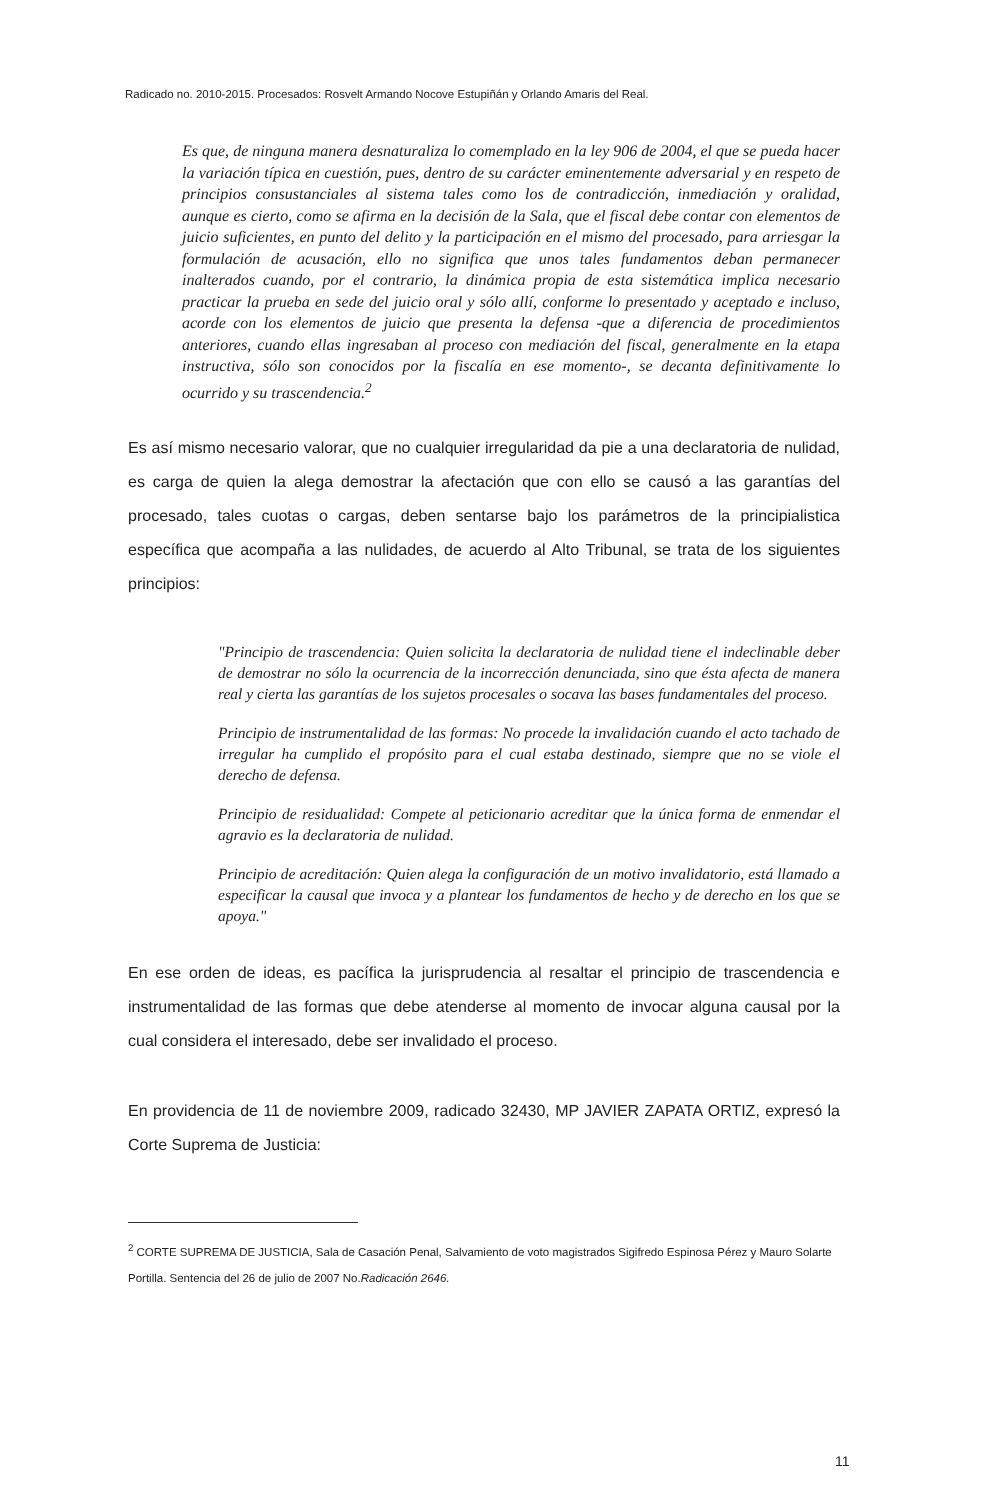Radicado no. 2010-2015. Procesados: Rosvelt Armando Nocove Estupiñán y Orlando Amaris del Real.
Es que, de ninguna manera desnaturaliza lo comemplado en la ley 906 de 2004, el que se pueda hacer la variación típica en cuestión, pues, dentro de su carácter eminentemente adversarial y en respeto de principios consustanciales al sistema tales como los de contradicción, inmediación y oralidad, aunque es cierto, como se afirma en la decisión de la Sala, que el fiscal debe contar con elementos de juicio suficientes, en punto del delito y la participación en el mismo del procesado, para arriesgar la formulación de acusación, ello no significa que unos tales fundamentos deban permanecer inalterados cuando, por el contrario, la dinámica propia de esta sistemática implica necesario practicar la prueba en sede del juicio oral y sólo allí, conforme lo presentado y aceptado e incluso, acorde con los elementos de juicio que presenta la defensa -que a diferencia de procedimientos anteriores, cuando ellas ingresaban al proceso con mediación del fiscal, generalmente en la etapa instructiva, sólo son conocidos por la fiscalía en ese momento-, se decanta definitivamente lo ocurrido y su trascendencia.<sup>2</sup>
Es así mismo necesario valorar, que no cualquier irregularidad da pie a una declaratoria de nulidad, es carga de quien la alega demostrar la afectación que con ello se causó a las garantías del procesado, tales cuotas o cargas, deben sentarse bajo los parámetros de la principialistica específica que acompaña a las nulidades, de acuerdo al Alto Tribunal, se trata de los siguientes principios:
"Principio de trascendencia: Quien solicita la declaratoria de nulidad tiene el indeclinable deber de demostrar no sólo la ocurrencia de la incorrección denunciada, sino que ésta afecta de manera real y cierta las garantías de los sujetos procesales o socava las bases fundamentales del proceso.
Principio de instrumentalidad de las formas: No procede la invalidación cuando el acto tachado de irregular ha cumplido el propósito para el cual estaba destinado, siempre que no se viole el derecho de defensa.
Principio de residualidad: Compete al peticionario acreditar que la única forma de enmendar el agravio es la declaratoria de nulidad.
Principio de acreditación: Quien alega la configuración de un motivo invalidatorio, está llamado a especificar la causal que invoca y a plantear los fundamentos de hecho y de derecho en los que se apoya."
En ese orden de ideas, es pacífica la jurisprudencia al resaltar el principio de trascendencia e instrumentalidad de las formas que debe atenderse al momento de invocar alguna causal por la cual considera el interesado, debe ser invalidado el proceso.
En providencia de 11 de noviembre 2009, radicado 32430, MP JAVIER ZAPATA ORTIZ, expresó la Corte Suprema de Justicia:
<sup>2</sup> CORTE SUPREMA DE JUSTICIA, Sala de Casación Penal, Salvamiento de voto magistrados Sigifredo Espinosa Pérez y Mauro Solarte Portilla. Sentencia del 26 de julio de 2007 No.Radicación 2646.
11